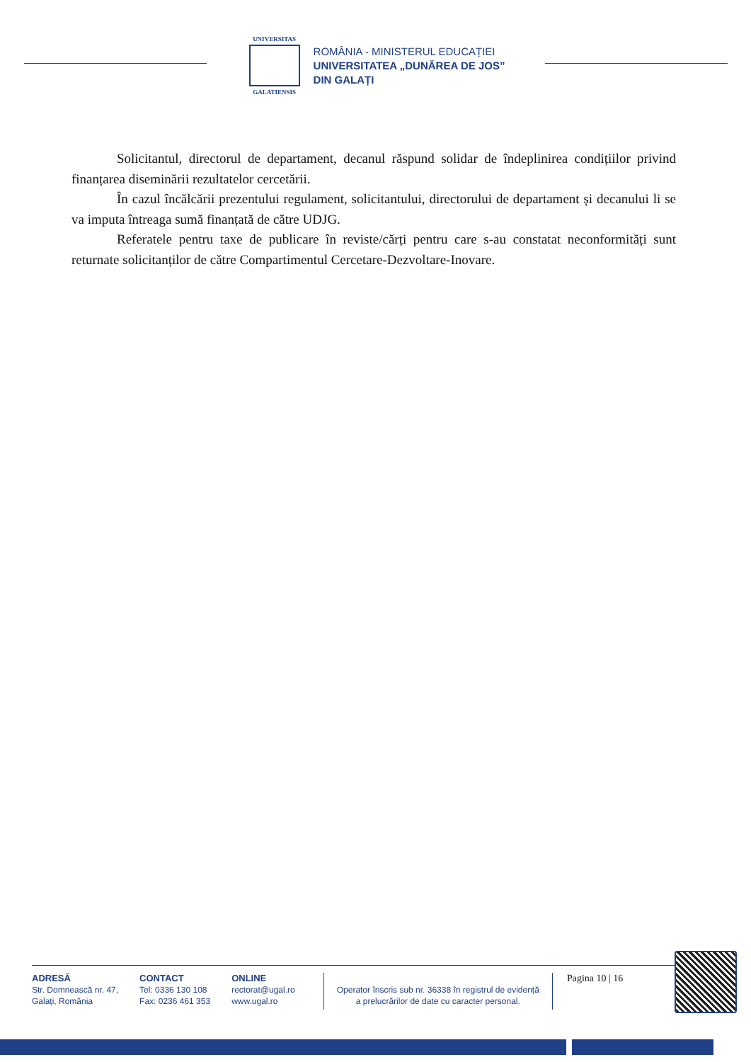UNIVERSITAS
GALATIENSIS
ROMÂNIA - MINISTERUL EDUCAȚIEI
UNIVERSITATEA „DUNĂREA DE JOS”
DIN GALAȚI
Solicitantul, directorul de departament, decanul răspund solidar de îndeplinirea condițiilor privind finanțarea diseminării rezultatelor cercetării.
În cazul încălcării prezentului regulament, solicitantului, directorului de departament și decanului li se va imputa întreaga sumă finanțată de către UDJG.
Referatele pentru taxe de publicare în reviste/cărți pentru care s-au constatat neconformități sunt returnate solicitanților de către Compartimentul Cercetare-Dezvoltare-Inovare.
ADRESĂ
Str. Domnească nr. 47,
Galați, România
CONTACT
Tel: 0336 130 108
Fax: 0236 461 353
ONLINE
rectorat@ugal.ro
www.ugal.ro
Operator înscris sub nr. 36338 în registrul de evidență
a prelucrărilor de date cu caracter personal.
Pagina 10 | 16